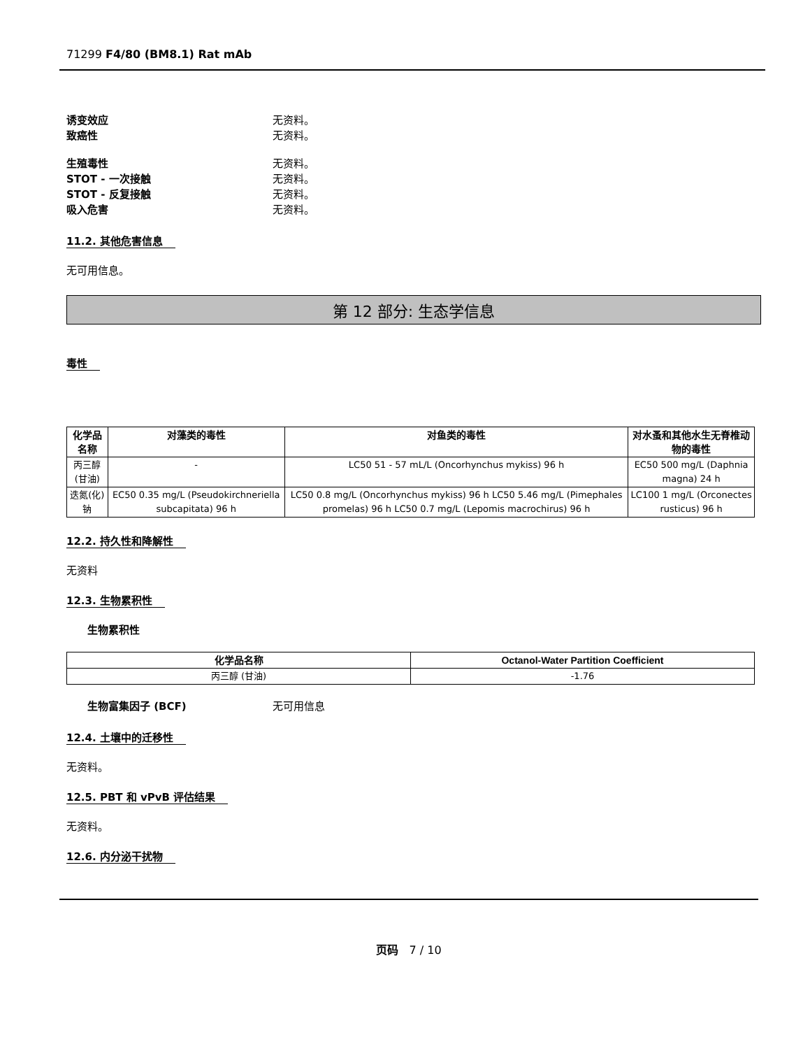71299 F4/80 (BM8.1) Rat mAb
诱变效应 无资料。
致癌性 无资料。
生殖毒性 无资料。
STOT - 一次接触 无资料。
STOT - 反复接触 无资料。
吸入危害 无资料。
11.2. 其他危害信息
无可用信息。
第 12 部分: 生态学信息
毒性
| 化学品名称 | 对藻类的毒性 | 对鱼类的毒性 | 对水蚤和其他水生无脊椎动物的毒性 |
| --- | --- | --- | --- |
| 丙三醇 (甘油) | - | LC50 51 - 57 mL/L (Oncorhynchus mykiss) 96 h | EC50 500 mg/L (Daphnia magna) 24 h |
| 迭氮(化)钠 | EC50 0.35 mg/L (Pseudokirchneriella subcapitata) 96 h | LC50 0.8 mg/L (Oncorhynchus mykiss) 96 h LC50 5.46 mg/L (Pimephales promelas) 96 h LC50 0.7 mg/L (Lepomis macrochirus) 96 h | LC100 1 mg/L (Orconectes rusticus) 96 h |
12.2. 持久性和降解性
无资料
12.3. 生物累积性
生物累积性
| 化学品名称 | Octanol-Water Partition Coefficient |
| --- | --- |
| 丙三醇 (甘油) | -1.76 |
生物富集因子 (BCF) 无可用信息
12.4. 土壤中的迁移性
无资料。
12.5. PBT 和 vPvB 评估结果
无资料。
12.6. 内分泌干扰物
页码 7 / 10